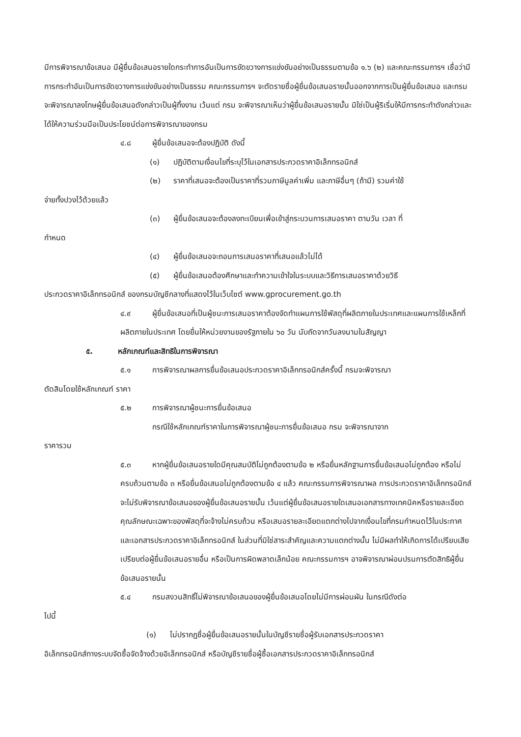มีการพิจารณาข้อเสนอ มีผู้ยื่นข้อเสนอรายใดกระทำการอันเป็นการขัดขวางการแข่งขันอย่างเป็นธรรมตามข้อ ๑.๖ (๒) และคณะกรรมการฯ เชื่อว่ามีการกระทำอันเป็นการขัดขวางการแข่งขันอย่างเป็นธรรม คณะกรรมการฯ จะตัดรายชื่อผู้ยื่นข้อเสนอรายนั้นออกจากการเป็นผู้ยื่นข้อเสนอ และกรม จะพิจารณาลงโทษผู้ยื่นข้อเสนอดังกล่าวเป็นผู้ทิ้งงาน เว้นแต่ กรม จะพิจารณาเห็นว่าผู้ยื่นข้อเสนอรายนั้น มิใช่เป็นผู้ริเริ่มให้มีการกระทำดังกล่าวและได้ให้ความร่วมมือเป็นประโยชน์ต่อการพิจารณาของกรม
๔.๘ ผู้ยื่นข้อเสนอจะต้องปฏิบัติ ดังนี้
(๑) ปฏิบัติตามเงื่อนไขที่ระบุไว้ในเอกสารประกวดราคาอิเล็กทรอนิกส์
(๒) ราคาที่เสนอจะต้องเป็นราคาที่รวมภาษีมูลค่าเพิ่ม และภาษีอื่นๆ (ถ้ามี) รวมค่าใช้
จ่ายทั้งปวงไว้ด้วยแล้ว
(๓) ผู้ยื่นข้อเสนอจะต้องลงทะเบียนเพื่อเข้าสู่กระบวนการเสนอราคา ตามวัน เวลา ที่
กำหนด
(๔) ผู้ยื่นข้อเสนอจะถอนการเสนอราคาที่เสนอแล้วไม่ได้
(๕) ผู้ยื่นข้อเสนอต้องศึกษาและทำความเข้าใจในระบบและวิธีการเสนอราคาด้วยวิธี
ประกวดราคาอิเล็กทรอนิกส์ ของกรมบัญชีกลางที่แสดงไว้ในเว็บไซต์ www.gprocurement.go.th
๔.๙ ผู้ยื่นข้อเสนอที่เป็นผู้ชนะการเสนอราคาต้องจัดทำแผนการใช้พัสดุที่ผลิตภายในประเทศและแผนการใช้เหล็กที่ผลิตภายในประเทศ โดยยื่นให้หน่วยงานของรัฐภายใน ๖๐ วัน นับถัดจากวันลงนามในสัญญา
๕. หลักเกณฑ์และสิทธิในการพิจารณา
๕.๑ การพิจารณาผลการยื่นข้อเสนอประกวดราคาอิเล็กทรอนิกส์ครั้งนี้ กรมจะพิจารณา
ตัดสินโดยใช้หลักเกณฑ์ ราคา
๕.๒ การพิจารณาผู้ชนะการยื่นข้อเสนอ
กรณีใช้หลักเกณฑ์ราคาในการพิจารณาผู้ชนะการยื่นข้อเสนอ กรม จะพิจารณาจาก
ราคารวม
๕.๓ หากผู้ยื่นข้อเสนอรายใดมีคุณสมบัติไม่ถูกต้องตามข้อ ๒ หรือยื่นหลักฐานการยื่นข้อเสนอไม่ถูกต้อง หรือไม่ครบถ้วนตามข้อ ๓ หรือยื่นข้อเสนอไม่ถูกต้องตามข้อ ๔ แล้ว คณะกรรมการพิจารณาผล การประกวดราคาอิเล็กทรอนิกส์จะไม่รับพิจารณาข้อเสนอของผู้ยื่นข้อเสนอรายนั้น เว้นแต่ผู้ยื่นข้อเสนอรายใดเสนอเอกสารทางเทคนิคหรือรายละเอียดคุณลักษณะเฉพาะของพัสดุที่จะจ้างไม่ครบถ้วน หรือเสนอรายละเอียดแตกต่างไปจากเงื่อนไขที่กรมกำหนดไว้ในประกาศและเอกสารประกวดราคาอิเล็กทรอนิกส์ ในส่วนที่มิใช่สาระสำคัญและความแตกต่างนั้น ไม่มีผลทำให้เกิดการได้เปรียบเสียเปรียบต่อผู้ยื่นข้อเสนอรายอื่น หรือเป็นการผิดพลาดเล็กน้อย คณะกรรมการฯ อาจพิจารณาผ่อนปรนการตัดสิทธิผู้ยื่นข้อเสนอรายนั้น
๕.๔ กรมสงวนสิทธิ์ไม่พิจารณาข้อเสนอของผู้ยื่นข้อเสนอโดยไม่มีการผ่อนผัน ในกรณีดังต่อ
ไปนี้
(๑) ไม่ปรากฏชื่อผู้ยื่นข้อเสนอรายนั้นในบัญชีรายชื่อผู้รับเอกสารประกวดราคา
อิเล็กทรอนิกส์ทางระบบจัดซื้อจัดจ้างด้วยอิเล็กทรอนิกส์ หรือบัญชีรายชื่อผู้ซื้อเอกสารประกวดราคาอิเล็กทรอนิกส์